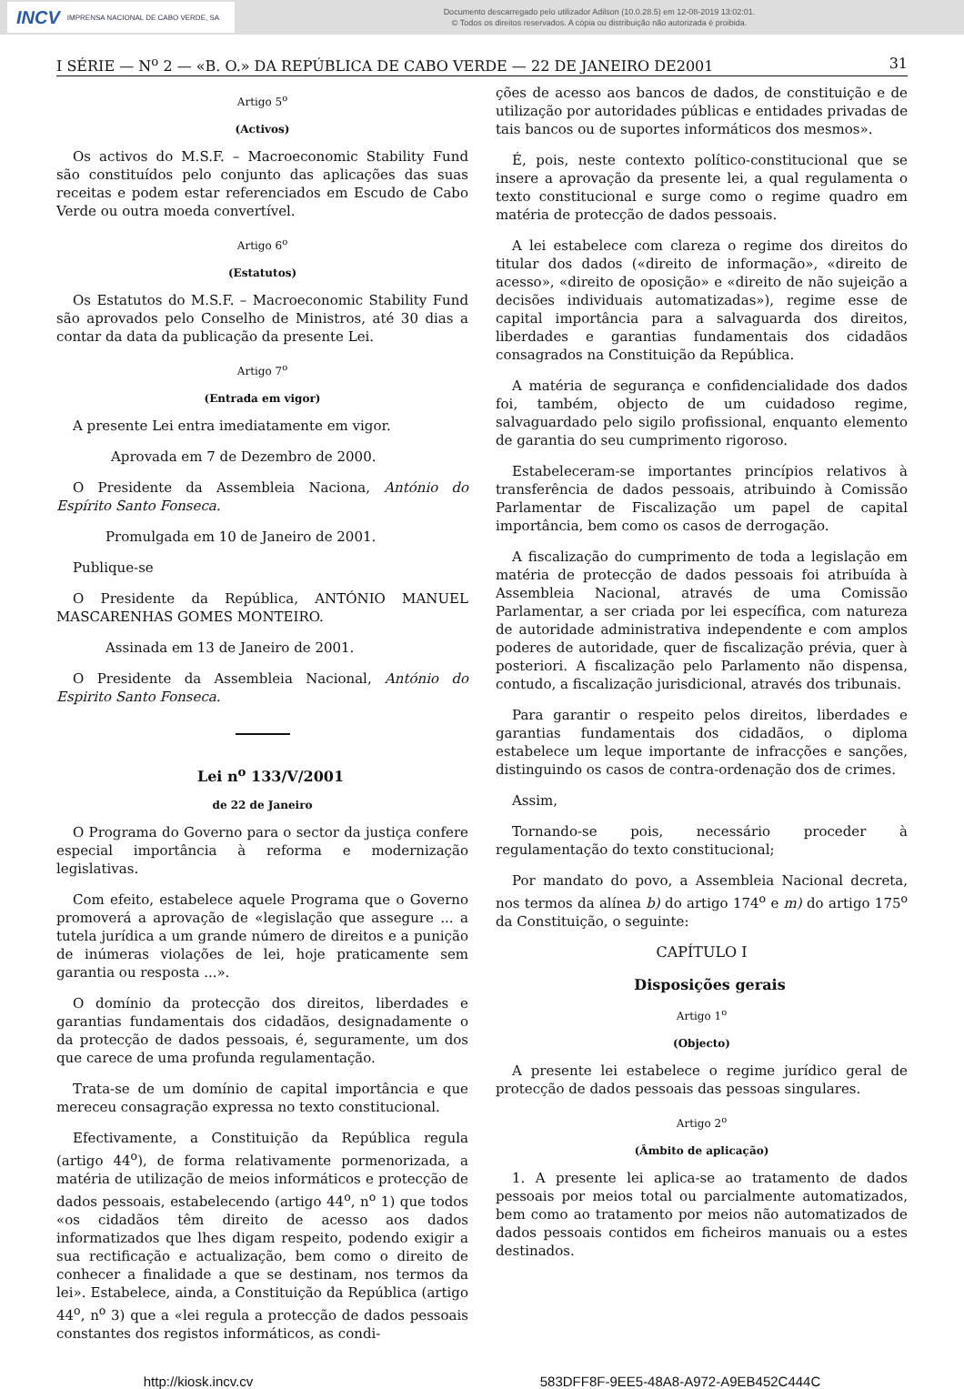INCV IMPRENSA NACIONAL DE CABO VERDE, SA
Documento descarregado pelo utilizador Adilson (10.0.28.5) em 12-08-2019 13:02:01.
© Todos os direitos reservados. A cópia ou distribuição não autorizada é proibida.
I SÉRIE — N<sup>o</sup> 2 — «B. O.» DA REPÚBLICA DE CABO VERDE — 22 DE JANEIRO DE2001 31
Artigo 5<sup>o</sup>
(Activos)
Os activos do M.S.F. – Macroeconomic Stability Fund são constituídos pelo conjunto das aplicações das suas receitas e podem estar referenciados em Escudo de Cabo Verde ou outra moeda convertível.
Artigo 6<sup>o</sup>
(Estatutos)
Os Estatutos do M.S.F. – Macroeconomic Stability Fund são aprovados pelo Conselho de Ministros, até 30 dias a contar da data da publicação da presente Lei.
Artigo 7<sup>o</sup>
(Entrada em vigor)
A presente Lei entra imediatamente em vigor.
Aprovada em 7 de Dezembro de 2000.
O Presidente da Assembleia Naciona, António do Espírito Santo Fonseca.
Promulgada em 10 de Janeiro de 2001.
Publique-se
O Presidente da República, ANTÓNIO MANUEL MASCARENHAS GOMES MONTEIRO.
Assinada em 13 de Janeiro de 2001.
O Presidente da Assembleia Nacional, António do Espirito Santo Fonseca.
Lei n<sup>o</sup> 133/V/2001
de 22 de Janeiro
O Programa do Governo para o sector da justiça confere especial importância à reforma e modernização legislativas.
Com efeito, estabelece aquele Programa que o Governo promoverá a aprovação de «legislação que assegure ... a tutela jurídica a um grande número de direitos e a punição de inúmeras violações de lei, hoje praticamente sem garantia ou resposta ...».
O domínio da protecção dos direitos, liberdades e garantias fundamentais dos cidadãos, designadamente o da protecção de dados pessoais, é, seguramente, um dos que carece de uma profunda regulamentação.
Trata-se de um domínio de capital importância e que mereceu consagração expressa no texto constitucional.
Efectivamente, a Constituição da República regula (artigo 44<sup>o</sup>), de forma relativamente pormenorizada, a matéria de utilização de meios informáticos e protecção de dados pessoais, estabelecendo (artigo 44<sup>o</sup>, n<sup>o</sup> 1) que todos «os cidadãos têm direito de acesso aos dados informatizados que lhes digam respeito, podendo exigir a sua rectificação e actualização, bem como o direito de conhecer a finalidade a que se destinam, nos termos da lei». Estabelece, ainda, a Constituição da República (artigo 44<sup>o</sup>, n<sup>o</sup> 3) que a «lei regula a protecção de dados pessoais constantes dos registos informáticos, as condi-
ções de acesso aos bancos de dados, de constituição e de utilização por autoridades públicas e entidades privadas de tais bancos ou de suportes informáticos dos mesmos».
É, pois, neste contexto político-constitucional que se insere a aprovação da presente lei, a qual regulamenta o texto constitucional e surge como o regime quadro em matéria de protecção de dados pessoais.
A lei estabelece com clareza o regime dos direitos do titular dos dados («direito de informação», «direito de acesso», «direito de oposição» e «direito de não sujeição a decisões individuais automatizadas»), regime esse de capital importância para a salvaguarda dos direitos, liberdades e garantias fundamentais dos cidadãos consagrados na Constituição da República.
A matéria de segurança e confidencialidade dos dados foi, também, objecto de um cuidadoso regime, salvaguardado pelo sigilo profissional, enquanto elemento de garantia do seu cumprimento rigoroso.
Estabeleceram-se importantes princípios relativos à transferência de dados pessoais, atribuindo à Comissão Parlamentar de Fiscalização um papel de capital importância, bem como os casos de derrogação.
A fiscalização do cumprimento de toda a legislação em matéria de protecção de dados pessoais foi atribuída à Assembleia Nacional, através de uma Comissão Parlamentar, a ser criada por lei específica, com natureza de autoridade administrativa independente e com amplos poderes de autoridade, quer de fiscalização prévia, quer à posteriori. A fiscalização pelo Parlamento não dispensa, contudo, a fiscalização jurisdicional, através dos tribunais.
Para garantir o respeito pelos direitos, liberdades e garantias fundamentais dos cidadãos, o diploma estabelece um leque importante de infracções e sanções, distinguindo os casos de contra-ordenação dos de crimes.
Assim,
Tornando-se pois, necessário proceder à regulamentação do texto constitucional;
Por mandato do povo, a Assembleia Nacional decreta, nos termos da alínea b) do artigo 174<sup>o</sup> e m) do artigo 175<sup>o</sup> da Constituição, o seguinte:
CAPÍTULO I
Disposições gerais
Artigo 1<sup>o</sup>
(Objecto)
A presente lei estabelece o regime jurídico geral de protecção de dados pessoais das pessoas singulares.
Artigo 2<sup>o</sup>
(Âmbito de aplicação)
1. A presente lei aplica-se ao tratamento de dados pessoais por meios total ou parcialmente automatizados, bem como ao tratamento por meios não automatizados de dados pessoais contidos em ficheiros manuais ou a estes destinados.
http://kiosk.incv.cv 583DFF8F-9EE5-48A8-A972-A9EB452C444C